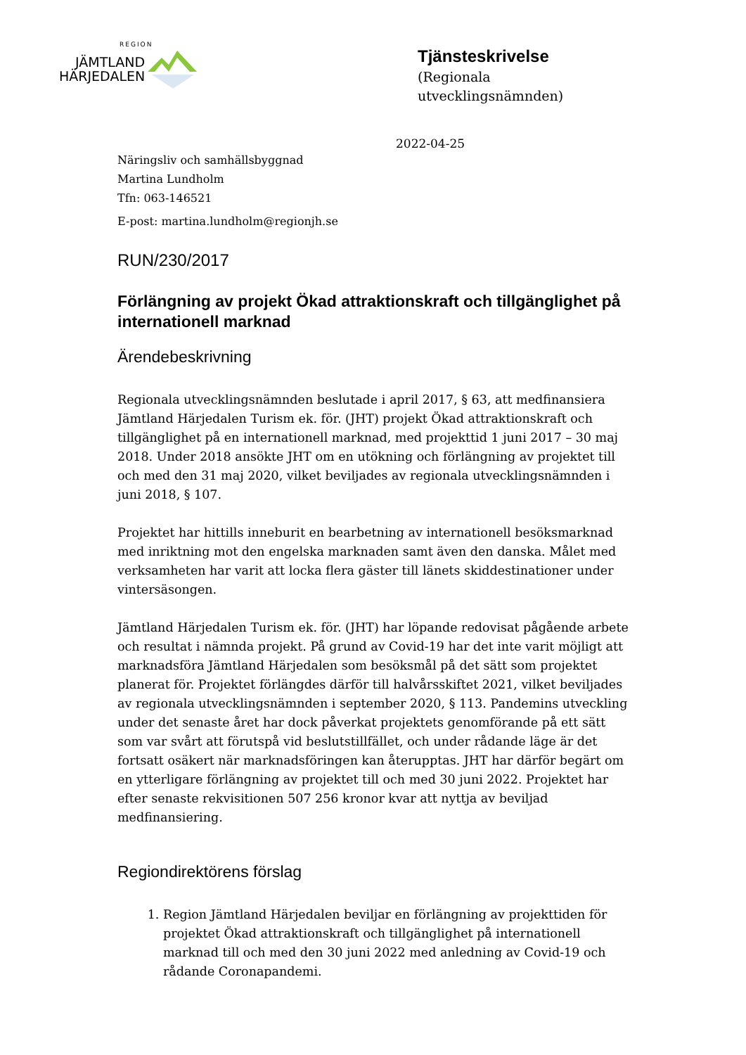REGION
JÄMTLAND
HÄRJEDALEN
Tjänsteskrivelse
(Regionala
utvecklingsnämnden)
2022-04-25
Näringsliv och samhällsbyggnad
Martina Lundholm
Tfn: 063-146521
E-post: martina.lundholm@regionjh.se
RUN/230/2017
Förlängning av projekt Ökad attraktionskraft och tillgänglighet på internationell marknad
Ärendebeskrivning
Regionala utvecklingsnämnden beslutade i april 2017, § 63, att medfinansiera Jämtland Härjedalen Turism ek. för. (JHT) projekt Ökad attraktionskraft och tillgänglighet på en internationell marknad, med projekttid 1 juni 2017 – 30 maj 2018. Under 2018 ansökte JHT om en utökning och förlängning av projektet till och med den 31 maj 2020, vilket beviljades av regionala utvecklingsnämnden i juni 2018, § 107.
Projektet har hittills inneburit en bearbetning av internationell besöksmarknad med inriktning mot den engelska marknaden samt även den danska. Målet med verksamheten har varit att locka flera gäster till länets skiddestinationer under vintersäsongen.
Jämtland Härjedalen Turism ek. för. (JHT) har löpande redovisat pågående arbete och resultat i nämnda projekt. På grund av Covid-19 har det inte varit möjligt att marknadsföra Jämtland Härjedalen som besöksmål på det sätt som projektet planerat för. Projektet förlängdes därför till halvårsskiftet 2021, vilket beviljades av regionala utvecklingsnämnden i september 2020, § 113. Pandemins utveckling under det senaste året har dock påverkat projektets genomförande på ett sätt som var svårt att förutspå vid beslutstillfället, och under rådande läge är det fortsatt osäkert när marknadsföringen kan återupptas. JHT har därför begärt om en ytterligare förlängning av projektet till och med 30 juni 2022. Projektet har efter senaste rekvisitionen 507 256 kronor kvar att nyttja av beviljad medfinansiering.
Regiondirektörens förslag
1. Region Jämtland Härjedalen beviljar en förlängning av projekttiden för projektet Ökad attraktionskraft och tillgänglighet på internationell marknad till och med den 30 juni 2022 med anledning av Covid-19 och rådande Coronapandemi.